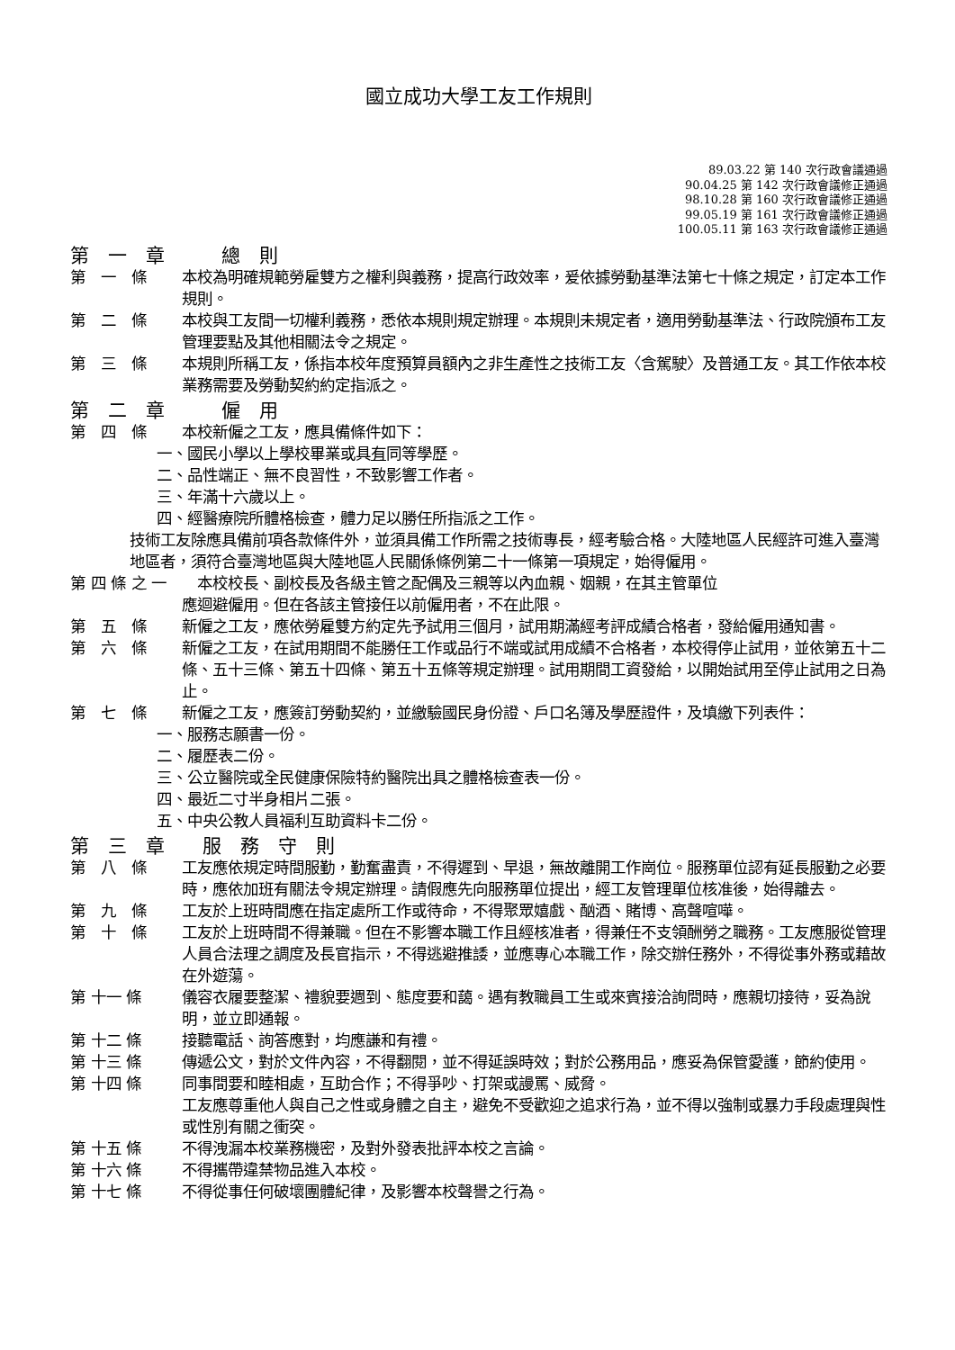國立成功大學工友工作規則
89.03.22 第 140 次行政會議通過
90.04.25 第 142 次行政會議修正通過
98.10.28 第 160 次行政會議修正通過
99.05.19 第 161 次行政會議修正通過
100.05.11 第 163 次行政會議修正通過
第　一　章　　　總　則
第　一　條 本校為明確規範勞雇雙方之權利與義務，提高行政效率，爰依據勞動基準法第七十條之規定，訂定本工作規則。
第　二　條 本校與工友間一切權利義務，悉依本規則規定辦理。本規則未規定者，適用勞動基準法、行政院頒布工友管理要點及其他相關法令之規定。
第　三　條 本規則所稱工友，係指本校年度預算員額內之非生產性之技術工友〈含駕駛〉及普通工友。其工作依本校業務需要及勞動契約約定指派之。
第　二　章　　　僱　用
第　四　條 本校新僱之工友，應具備條件如下：
一、國民小學以上學校畢業或具有同等學歷。
二、品性端正、無不良習性，不致影響工作者。
三、年滿十六歲以上。
四、經醫療院所體格檢查，體力足以勝任所指派之工作。
技術工友除應具備前項各款條件外，並須具備工作所需之技術專長，經考驗合格。大陸地區人民經許可進入臺灣地區者，須符合臺灣地區與大陸地區人民關係條例第二十一條第一項規定，始得僱用。
第 四 條 之 一　　本校校長、副校長及各級主管之配偶及三親等以內血親、姻親，在其主管單位
應迴避僱用。但在各該主管接任以前僱用者，不在此限。
第　五　條 新僱之工友，應依勞雇雙方約定先予試用三個月，試用期滿經考評成績合格者，發給僱用通知書。
第　六　條 新僱之工友，在試用期間不能勝任工作或品行不端或試用成績不合格者，本校得停止試用，並依第五十二條、五十三條、第五十四條、第五十五條等規定辦理。試用期間工資發給，以開始試用至停止試用之日為止。
第　七　條 新僱之工友，應簽訂勞動契約，並繳驗國民身份證、戶口名簿及學歷證件，及填繳下列表件：
一、服務志願書一份。
二、履歷表二份。
三、公立醫院或全民健康保險特約醫院出具之體格檢查表一份。
四、最近二寸半身相片二張。
五、中央公教人員福利互助資料卡二份。
第　三　章　　服　務　守　則
第　八　條 工友應依規定時間服勤，勤奮盡責，不得遲到、早退，無故離開工作崗位。服務單位認有延長服勤之必要時，應依加班有關法令規定辦理。請假應先向服務單位提出，經工友管理單位核准後，始得離去。
第　九　條 工友於上班時間應在指定處所工作或待命，不得聚眾嬉戲、酗酒、賭博、高聲喧嘩。
第　十　條 工友於上班時間不得兼職。但在不影響本職工作且經核准者，得兼任不支領酬勞之職務。工友應服從管理人員合法理之調度及長官指示，不得逃避推諉，並應專心本職工作，除交辦任務外，不得從事外務或藉故在外遊蕩。
第 十一 條 儀容衣履要整潔、禮貌要週到、態度要和藹。遇有教職員工生或來賓接洽詢問時，應親切接待，妥為說明，並立即通報。
第 十二 條 接聽電話、詢答應對，均應謙和有禮。
第 十三 條 傳遞公文，對於文件內容，不得翻閱，並不得延誤時效；對於公務用品，應妥為保管愛護，節約使用。
第 十四 條 同事間要和睦相處，互助合作；不得爭吵、打架或謾罵、威脅。
工友應尊重他人與自己之性或身體之自主，避免不受歡迎之追求行為，並不得以強制或暴力手段處理與性或性別有關之衝突。
第 十五 條 不得洩漏本校業務機密，及對外發表批評本校之言論。
第 十六 條 不得攜帶違禁物品進入本校。
第 十七 條 不得從事任何破壞團體紀律，及影響本校聲譽之行為。